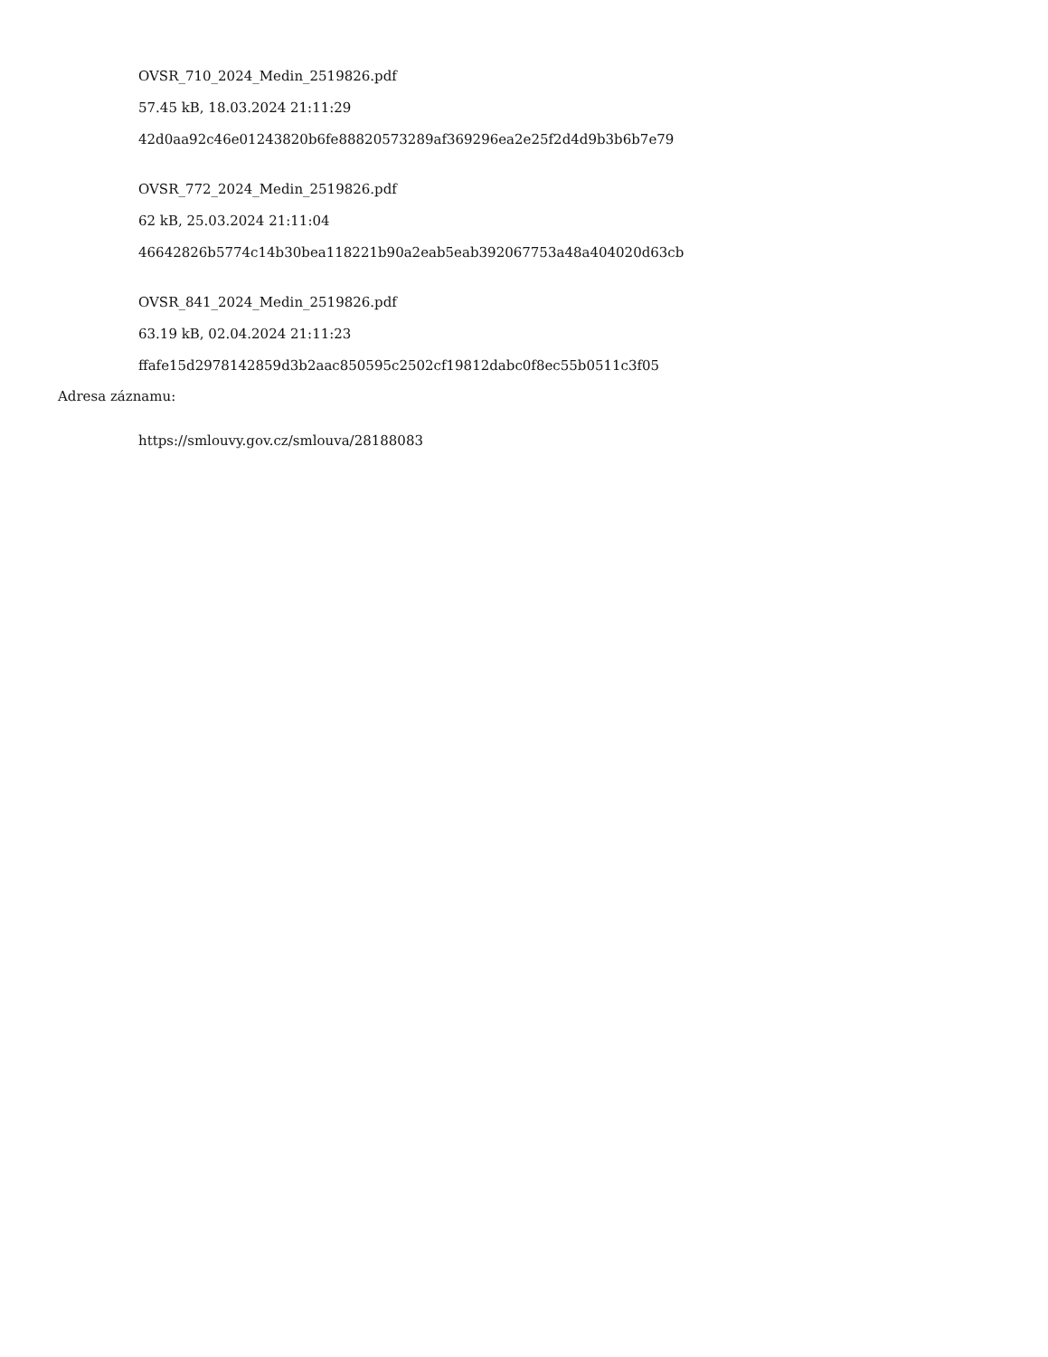OVSR_710_2024_Medin_2519826.pdf
57.45 kB, 18.03.2024 21:11:29
42d0aa92c46e01243820b6fe88820573289af369296ea2e25f2d4d9b3b6b7e79
OVSR_772_2024_Medin_2519826.pdf
62 kB, 25.03.2024 21:11:04
46642826b5774c14b30bea118221b90a2eab5eab392067753a48a404020d63cb
OVSR_841_2024_Medin_2519826.pdf
63.19 kB, 02.04.2024 21:11:23
ffafe15d2978142859d3b2aac850595c2502cf19812dabc0f8ec55b0511c3f05
Adresa záznamu:
https://smlouvy.gov.cz/smlouva/28188083